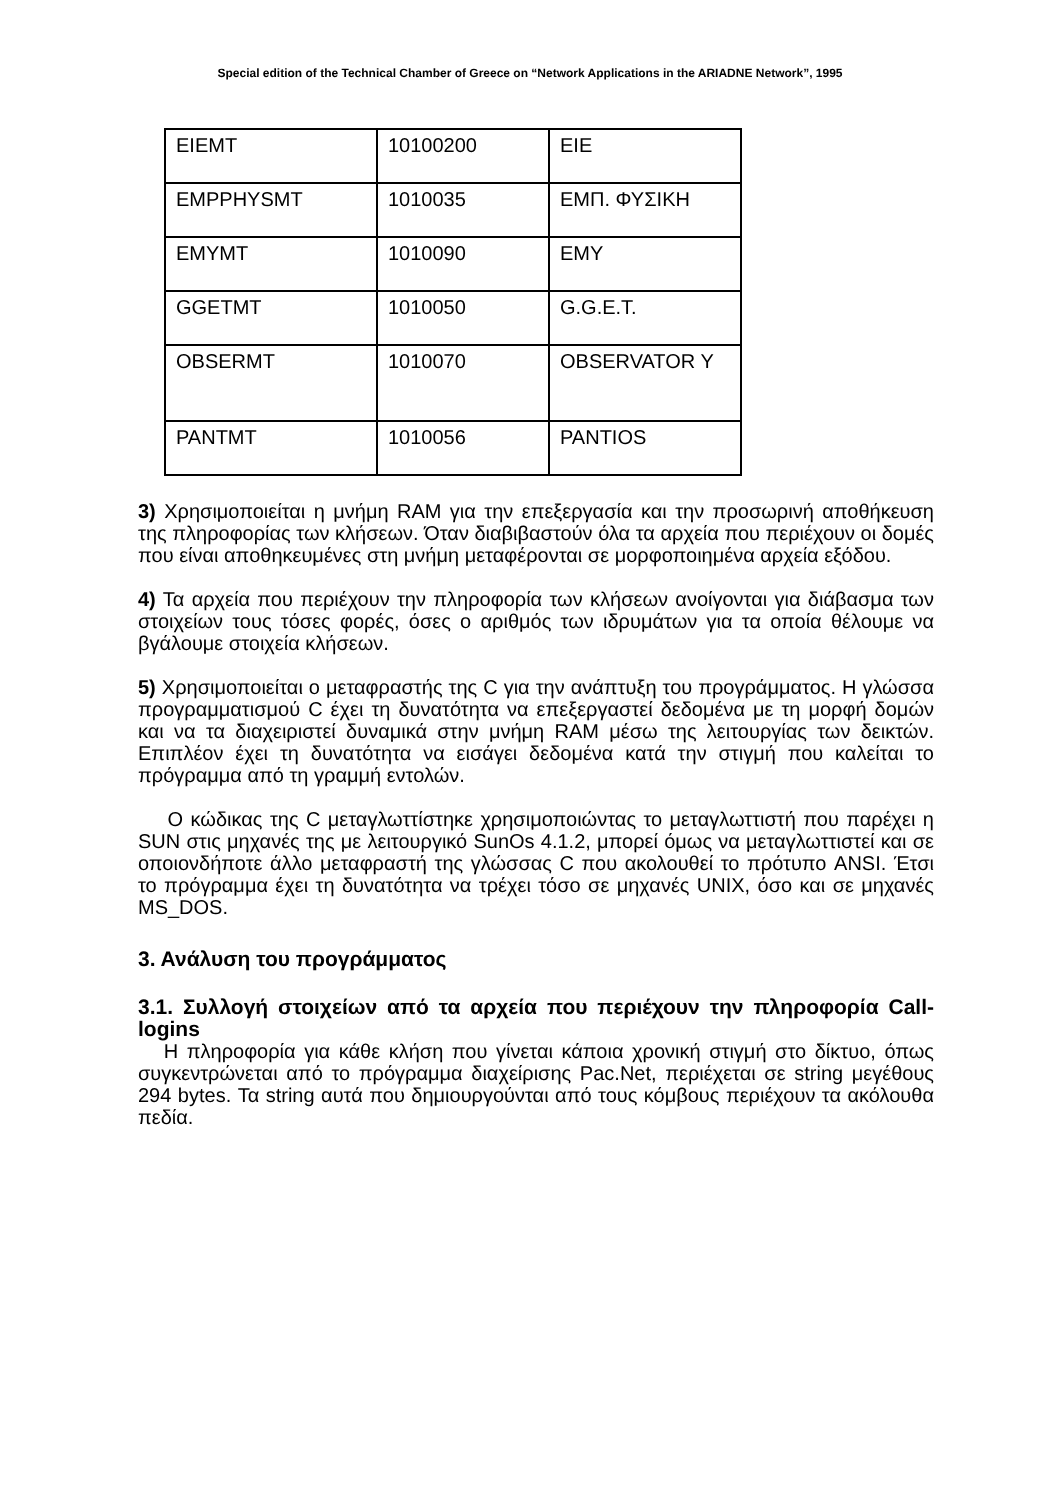Special edition of the Technical Chamber of Greece on “Network Applications in the ARIADNE Network”, 1995
| EIEMT | 10100200 | EIE |
| EMPPHYSMT | 1010035 | ΕΜΠ. ΦΥΣΙΚΗ |
| EMYMT | 1010090 | EMY |
| GGETMT | 1010050 | G.G.E.T. |
| OBSERMT | 1010070 | OBSERVATOR Y |
| PANTMT | 1010056 | PANTIOS |
3) Χρησιμοποιείται η μνήμη RAM για την επεξεργασία και την προσωρινή αποθήκευση της πληροφορίας των κλήσεων. Όταν διαβιβαστούν όλα τα αρχεία που περιέχουν οι δομές που είναι αποθηκευμένες στη μνήμη μεταφέρονται σε μορφοποιημένα αρχεία εξόδου.
4) Τα αρχεία που περιέχουν την πληροφορία των κλήσεων ανοίγονται για διάβασμα των στοιχείων τους τόσες φορές, όσες ο αριθμός των ιδρυμάτων για τα οποία θέλουμε να βγάλουμε στοιχεία κλήσεων.
5) Χρησιμοποιείται ο μεταφραστής της C για την ανάπτυξη του προγράμματος. Η γλώσσα προγραμματισμού C έχει τη δυνατότητα να επεξεργαστεί δεδομένα με τη μορφή δομών και να τα διαχειριστεί δυναμικά στην μνήμη RAM μέσω της λειτουργίας των δεικτών. Επιπλέον έχει τη δυνατότητα να εισάγει δεδομένα κατά την στιγμή που καλείται το πρόγραμμα από τη γραμμή εντολών.
Ο κώδικας της C μεταγλωττίστηκε χρησιμοποιώντας το μεταγλωττιστή που παρέχει η SUN στις μηχανές της με λειτουργικό SunOs 4.1.2, μπορεί όμως να μεταγλωττιστεί και σε οποιονδήποτε άλλο μεταφραστή της γλώσσας C που ακολουθεί το πρότυπο ANSI. Έτσι το πρόγραμμα έχει τη δυνατότητα να τρέχει τόσο σε μηχανές UNIX, όσο και σε μηχανές MS_DOS.
3. Ανάλυση του προγράμματος
3.1. Συλλογή στοιχείων από τα αρχεία που περιέχουν την πληροφορία Call-logins
Η πληροφορία για κάθε κλήση που γίνεται κάποια χρονική στιγμή στο δίκτυο, όπως συγκεντρώνεται από το πρόγραμμα διαχείρισης Pac.Net, περιέχεται σε string μεγέθους 294 bytes. Τα string αυτά που δημιουργούνται από τους κόμβους περιέχουν τα ακόλουθα πεδία.